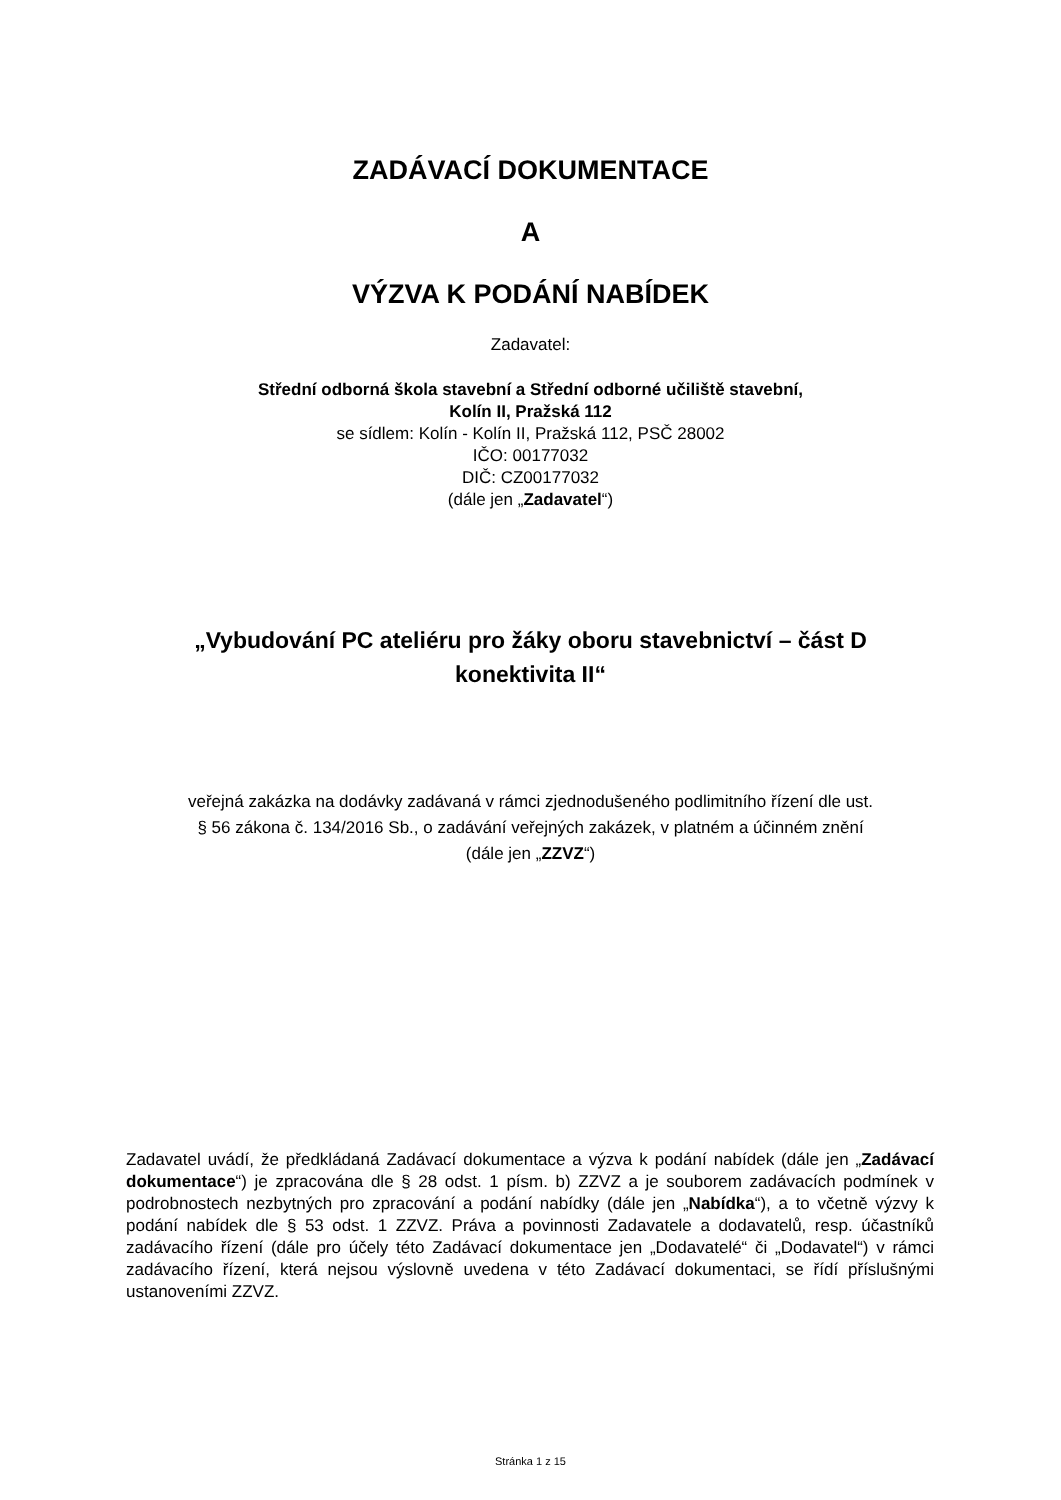ZADÁVACÍ DOKUMENTACE
A
VÝZVA K PODÁNÍ NABÍDEK
Zadavatel:
Střední odborná škola stavební a Střední odborné učiliště stavební,
Kolín II, Pražská 112
se sídlem: Kolín - Kolín II, Pražská 112, PSČ 28002
IČO: 00177032
DIČ: CZ00177032
(dále jen „Zadavatel“)
„Vybudování PC ateliéru pro žáky oboru stavebnictví – část D
konektivita II“
veřejná zakázka na dodávky zadávaná v rámci zjednodušeného podlimitního řízení dle ust.
§ 56 zákona č. 134/2016 Sb., o zadávání veřejných zakázek, v platném a účinném znění
(dále jen „ZZVZ“)
Zadavatel uvádí, že předkládaná Zadávací dokumentace a výzva k podání nabídek (dále jen „Zadávací dokumentace“) je zpracována dle § 28 odst. 1 písm. b) ZZVZ a je souborem zadávacích podmínek v podrobnostech nezbytných pro zpracování a podání nabídky (dále jen „Nabídka“), a to včetně výzvy k podání nabídek dle § 53 odst. 1 ZZVZ. Práva a povinnosti Zadavatele a dodavatelů, resp. účastníků zadávacího řízení (dále pro účely této Zadávací dokumentace jen „Dodavatelé“ či „Dodavatel“) v rámci zadávacího řízení, která nejsou výslovně uvedena v této Zadávací dokumentaci, se řídí příslušnými ustanoveními ZZVZ.
Stránka 1 z 15